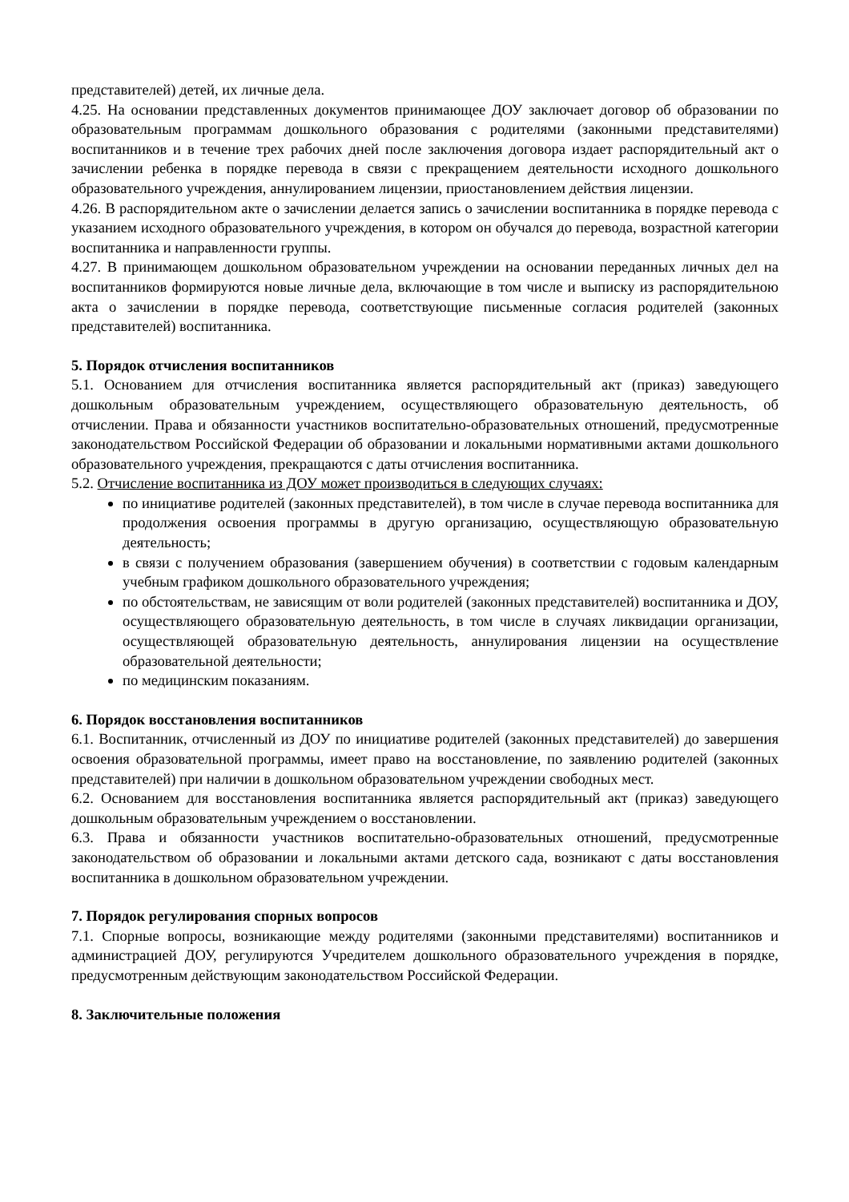представителей) детей, их личные дела.
4.25. На основании представленных документов принимающее ДОУ заключает договор об образовании по образовательным программам дошкольного образования с родителями (законными представителями) воспитанников и в течение трех рабочих дней после заключения договора издает распорядительный акт о зачислении ребенка в порядке перевода в связи с прекращением деятельности исходного дошкольного образовательного учреждения, аннулированием лицензии, приостановлением действия лицензии.
4.26. В распорядительном акте о зачислении делается запись о зачислении воспитанника в порядке перевода с указанием исходного образовательного учреждения, в котором он обучался до перевода, возрастной категории воспитанника и направленности группы.
4.27. В принимающем дошкольном образовательном учреждении на основании переданных личных дел на воспитанников формируются новые личные дела, включающие в том числе и выписку из распорядительною акта о зачислении в порядке перевода, соответствующие письменные согласия родителей (законных представителей) воспитанника.
5. Порядок отчисления воспитанников
5.1. Основанием для отчисления воспитанника является распорядительный акт (приказ) заведующего дошкольным образовательным учреждением, осуществляющего образовательную деятельность, об отчислении. Права и обязанности участников воспитательно-образовательных отношений, предусмотренные законодательством Российской Федерации об образовании и локальными нормативными актами дошкольного образовательного учреждения, прекращаются с даты отчисления воспитанника.
5.2. Отчисление воспитанника из ДОУ может производиться в следующих случаях:
по инициативе родителей (законных представителей), в том числе в случае перевода воспитанника для продолжения освоения программы в другую организацию, осуществляющую образовательную деятельность;
в связи с получением образования (завершением обучения) в соответствии с годовым календарным учебным графиком дошкольного образовательного учреждения;
по обстоятельствам, не зависящим от воли родителей (законных представителей) воспитанника и ДОУ, осуществляющего образовательную деятельность, в том числе в случаях ликвидации организации, осуществляющей образовательную деятельность, аннулирования лицензии на осуществление образовательной деятельности;
по медицинским показаниям.
6. Порядок восстановления воспитанников
6.1. Воспитанник, отчисленный из ДОУ по инициативе родителей (законных представителей) до завершения освоения образовательной программы, имеет право на восстановление, по заявлению родителей (законных представителей) при наличии в дошкольном образовательном учреждении свободных мест.
6.2. Основанием для восстановления воспитанника является распорядительный акт (приказ) заведующего дошкольным образовательным учреждением о восстановлении.
6.3. Права и обязанности участников воспитательно-образовательных отношений, предусмотренные законодательством об образовании и локальными актами детского сада, возникают с даты восстановления воспитанника в дошкольном образовательном учреждении.
7. Порядок регулирования спорных вопросов
7.1. Спорные вопросы, возникающие между родителями (законными представителями) воспитанников и администрацией ДОУ, регулируются Учредителем дошкольного образовательного учреждения в порядке, предусмотренным действующим законодательством Российской Федерации.
8. Заключительные положения